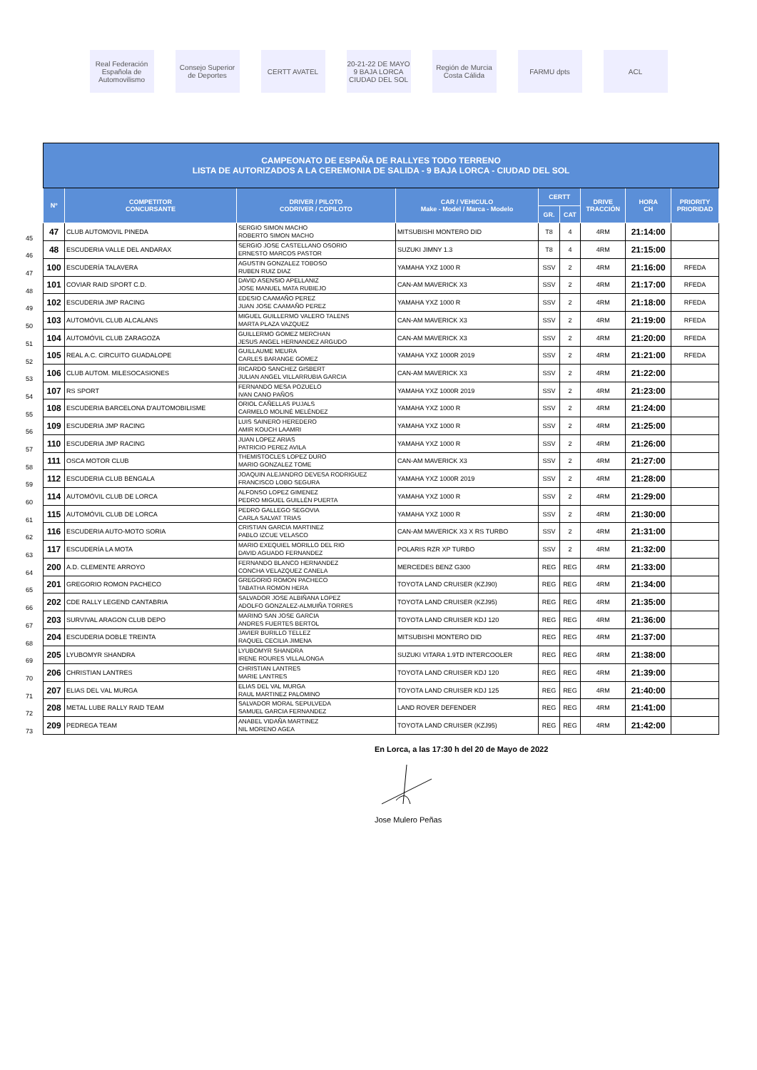Real Federación Española de Automovilismo
Consejo Superior de Deportes
CERTT AVATEL
20-21-22 DE MAYO 9 BAJA LORCA CIUDAD DEL SOL
Región de Murcia Costa Cálida
FARMU dpts ACL
45
46
47
48
49
50
51
52
53
54
55
56
57
58
59
60
61
62
63
64
65
66
67
68
69
70
71
72
73
| CAMPEONATO DE ESPAÑA DE RALLYES TODO TERRENO LISTA DE AUTORIZADOS A LA CEREMONIA DE SALIDA - 9 BAJA LORCA - CIUDAD DEL SOL | | | | | | | | |
| Nº | COMPETITOR CONCURSANTE | DRIVER / PILOTO CODRIVER / COPILOTO | CAR / VEHICULO Make - Model / Marca - Modelo | CERTT | | DRIVE TRACCIÓN | HORA CH | PRIORITY PRIORIDAD |
| | | | | GR. | CAT | | | |
| 47 | CLUB AUTOMOVIL PINEDA | SERGIO SIMON MACHO ROBERTO SIMON MACHO | MITSUBISHI MONTERO DID | T8 | 4 | 4RM | 21:14:00 | |
| 48 | ESCUDERIA VALLE DEL ANDARAX | SERGIO JOSE CASTELLANO OSORIO ERNESTO MARCOS PASTOR | SUZUKI JIMNY 1.3 | T8 | 4 | 4RM | 21:15:00 | |
| 100 | ESCUDERÍA TALAVERA | AGUSTIN GONZALEZ TOBOSO RUBEN RUIZ DIAZ | YAMAHA YXZ 1000 R | SSV | 2 | 4RM | 21:16:00 | RFEDA |
| 101 | COVIAR RAID SPORT C.D. | DAVID ASENSIO APELLANIZ JOSE MANUEL MATA RUBIEJO | CAN-AM MAVERICK X3 | SSV | 2 | 4RM | 21:17:00 | RFEDA |
| 102 | ESCUDERIA JMP RACING | EDESIO CAAMAÑO PEREZ JUAN JOSE CAAMAÑO PEREZ | YAMAHA YXZ 1000 R | SSV | 2 | 4RM | 21:18:00 | RFEDA |
| 103 | AUTOMÓVIL CLUB ALCALANS | MIGUEL GUILLERMO VALERO TALENS MARTA PLAZA VAZQUEZ | CAN-AM MAVERICK X3 | SSV | 2 | 4RM | 21:19:00 | RFEDA |
| 104 | AUTOMÓVIL CLUB ZARAGOZA | GUILLERMO GOMEZ MERCHAN JESUS ANGEL HERNANDEZ ARGUDO | CAN-AM MAVERICK X3 | SSV | 2 | 4RM | 21:20:00 | RFEDA |
| 105 | REAL A.C. CIRCUITO GUADALOPE | GUILLAUME MEURA CARLES BARANGE GOMEZ | YAMAHA YXZ 1000R 2019 | SSV | 2 | 4RM | 21:21:00 | RFEDA |
| 106 | CLUB AUTOM. MILESOCASIONES | RICARDO SANCHEZ GISBERT JULIAN ANGEL VILLARRUBIA GARCIA | CAN-AM MAVERICK X3 | SSV | 2 | 4RM | 21:22:00 | |
| 107 | RS SPORT | FERNANDO MESA POZUELO IVAN CANO PAÑOS | YAMAHA YXZ 1000R 2019 | SSV | 2 | 4RM | 21:23:00 | |
| 108 | ESCUDERIA BARCELONA D'AUTOMOBILISME | ORIOL CAÑELLAS PUJALS CARMELO MOLINÉ MELÉNDEZ | YAMAHA YXZ 1000 R | SSV | 2 | 4RM | 21:24:00 | |
| 109 | ESCUDERIA JMP RACING | LUIS SAINERO HEREDERO AMIR KOUCH LAAMRI | YAMAHA YXZ 1000 R | SSV | 2 | 4RM | 21:25:00 | |
| 110 | ESCUDERIA JMP RACING | JUAN LOPEZ ARIAS PATRICIO PEREZ AVILA | YAMAHA YXZ 1000 R | SSV | 2 | 4RM | 21:26:00 | |
| 111 | OSCA MOTOR CLUB | THEMISTOCLES LOPEZ DURO MARIO GONZALEZ TOME | CAN-AM MAVERICK X3 | SSV | 2 | 4RM | 21:27:00 | |
| 112 | ESCUDERIA CLUB BENGALA | JOAQUIN ALEJANDRO DEVESA RODRIGUEZ FRANCISCO LOBO SEGURA | YAMAHA YXZ 1000R 2019 | SSV | 2 | 4RM | 21:28:00 | |
| 114 | AUTOMÓVIL CLUB DE LORCA | ALFONSO LOPEZ GIMENEZ PEDRO MIGUEL GUILLÉN PUERTA | YAMAHA YXZ 1000 R | SSV | 2 | 4RM | 21:29:00 | |
| 115 | AUTOMÓVIL CLUB DE LORCA | PEDRO GALLEGO SEGOVIA CARLA SALVAT TRIAS | YAMAHA YXZ 1000 R | SSV | 2 | 4RM | 21:30:00 | |
| 116 | ESCUDERIA AUTO-MOTO SORIA | CRISTIAN GARCIA MARTINEZ PABLO IZCUE VELASCO | CAN-AM MAVERICK X3 X RS TURBO | SSV | 2 | 4RM | 21:31:00 | |
| 117 | ESCUDERÍA LA MOTA | MARIO EXEQUIEL MORILLO DEL RIO DAVID AGUADO FERNANDEZ | POLARIS RZR XP TURBO | SSV | 2 | 4RM | 21:32:00 | |
| 200 | A.D. CLEMENTE ARROYO | FERNANDO BLANCO HERNANDEZ CONCHA VELAZQUEZ CANELA | MERCEDES BENZ G300 | REG | REG | 4RM | 21:33:00 | |
| 201 | GREGORIO ROMON PACHECO | GREGORIO ROMON PACHECO TABATHA ROMON HERA | TOYOTA LAND CRUISER (KZJ90) | REG | REG | 4RM | 21:34:00 | |
| 202 | CDE RALLY LEGEND CANTABRIA | SALVADOR JOSE ALBIÑANA LOPEZ ADOLFO GONZALEZ-ALMUIÑA TORRES | TOYOTA LAND CRUISER (KZJ95) | REG | REG | 4RM | 21:35:00 | |
| 203 | SURVIVAL ARAGON CLUB DEPO | MARINO SAN JOSE GARCIA ANDRES FUERTES BERTOL | TOYOTA LAND CRUISER KDJ 120 | REG | REG | 4RM | 21:36:00 | |
| 204 | ESCUDERIA DOBLE TREINTA | JAVIER BURILLO TELLEZ RAQUEL CECILIA JIMENA | MITSUBISHI MONTERO DID | REG | REG | 4RM | 21:37:00 | |
| 205 | LYUBOMYR SHANDRA | LYUBOMYR SHANDRA IRENE ROURES VILLALONGA | SUZUKI VITARA 1.9TD INTERCOOLER | REG | REG | 4RM | 21:38:00 | |
| 206 | CHRISTIAN LANTRES | CHRISTIAN LANTRES MARIE LANTRES | TOYOTA LAND CRUISER KDJ 120 | REG | REG | 4RM | 21:39:00 | |
| 207 | ELIAS DEL VAL MURGA | ELIAS DEL VAL MURGA RAUL MARTINEZ PALOMINO | TOYOTA LAND CRUISER KDJ 125 | REG | REG | 4RM | 21:40:00 | |
| 208 | METAL LUBE RALLY RAID TEAM | SALVADOR MORAL SEPULVEDA SAMUEL GARCIA FERNANDEZ | LAND ROVER DEFENDER | REG | REG | 4RM | 21:41:00 | |
| 209 | PEDREGA TEAM | ANABEL VIDAÑA MARTINEZ NIL MORENO AGEA | TOYOTA LAND CRUISER (KZJ95) | REG | REG | 4RM | 21:42:00 | |
En Lorca, a las 17:30 h del 20 de Mayo de 2022
Jose Mulero Peñas